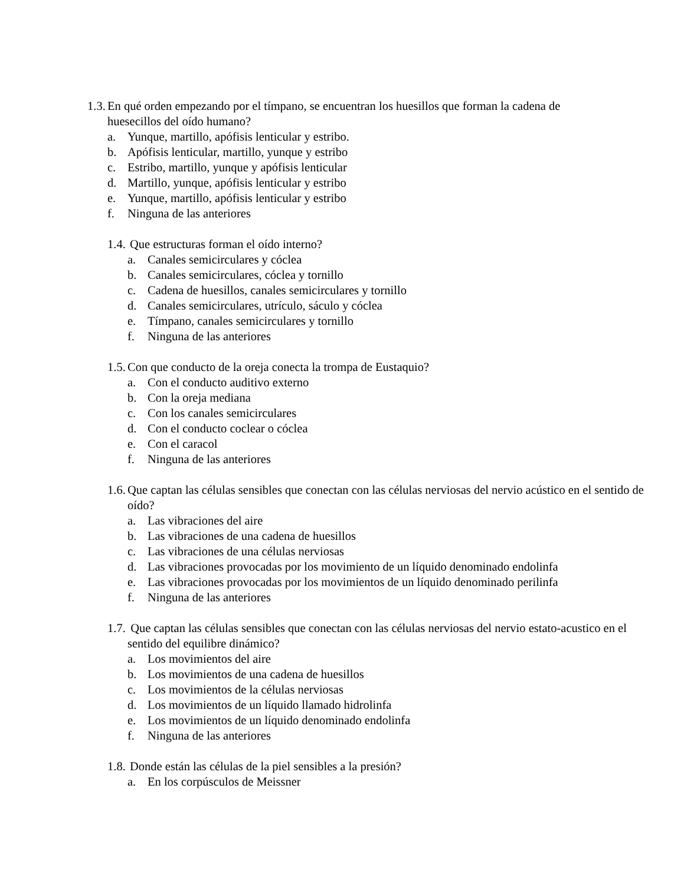1.3. En qué orden empezando por el tímpano, se encuentran los huesillos que forman la cadena de huesecillos del oído humano?
a. Yunque, martillo, apófisis lenticular y estribo.
b. Apófisis lenticular, martillo, yunque y estribo
c. Estribo, martillo, yunque y apófisis lenticular
d. Martillo, yunque, apófisis lenticular y estribo
e. Yunque, martillo, apófisis lenticular y estribo
f. Ninguna de las anteriores
1.4. Que estructuras forman el oído interno?
a. Canales semicirculares y cóclea
b. Canales semicirculares, cóclea y tornillo
c. Cadena de huesillos, canales semicirculares y tornillo
d. Canales semicirculares, utrículo, sáculo y cóclea
e. Tímpano, canales semicirculares y tornillo
f. Ninguna de las anteriores
1.5. Con que conducto de la oreja conecta la trompa de Eustaquio?
a. Con el conducto auditivo externo
b. Con la oreja mediana
c. Con los canales semicirculares
d. Con el conducto coclear o cóclea
e. Con el caracol
f. Ninguna de las anteriores
1.6. Que captan las células sensibles que conectan con las células nerviosas del nervio acústico en el sentido de oído?
a. Las vibraciones del aire
b. Las vibraciones de una cadena de huesillos
c. Las vibraciones de una células nerviosas
d. Las vibraciones provocadas por los movimiento de un líquido denominado endolinfa
e. Las vibraciones provocadas por los movimientos de un líquido denominado perilinfa
f. Ninguna de las anteriores
1.7. Que captan las células sensibles que conectan con las células nerviosas del nervio estato-acustico en el sentido del equilibre dinámico?
a. Los movimientos del aire
b. Los movimientos de una cadena de huesillos
c. Los movimientos de la células nerviosas
d. Los movimientos de un líquido llamado hidrolinfa
e. Los movimientos de un líquido denominado endolinfa
f. Ninguna de las anteriores
1.8. Donde están las células de la piel sensibles a la presión?
a. En los corpúsculos de Meissner